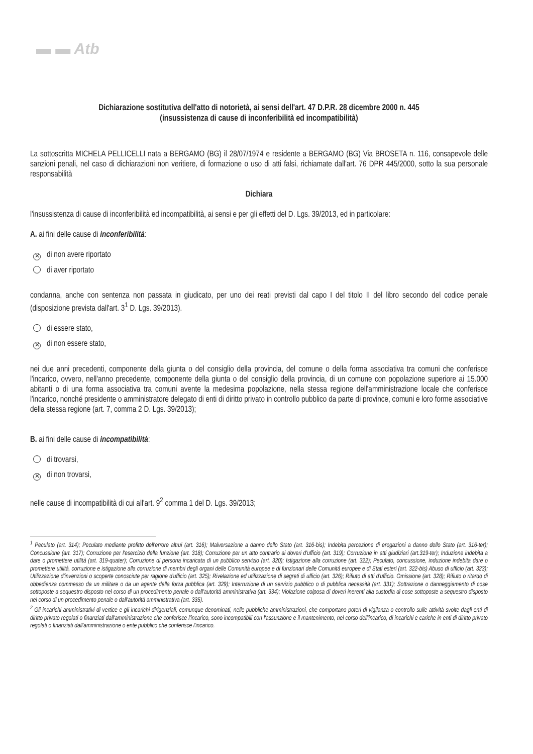▬ ▬ Atb
Dichiarazione sostitutiva dell'atto di notorietà, ai sensi dell'art. 47 D.P.R. 28 dicembre 2000 n. 445
(insussistenza di cause di inconferibilità ed incompatibilità)
La sottoscritta MICHELA PELLICELLI nata a BERGAMO (BG) il 28/07/1974 e residente a BERGAMO (BG) Via BROSETA n. 116, consapevole delle sanzioni penali, nel caso di dichiarazioni non veritiere, di formazione o uso di atti falsi, richiamate dall'art. 76 DPR 445/2000, sotto la sua personale responsabilità
Dichiara
l'insussistenza di cause di inconferibilità ed incompatibilità, ai sensi e per gli effetti del D. Lgs. 39/2013, ed in particolare:
A. ai fini delle cause di inconferibilità:
✕ di non avere riportato
di aver riportato
condanna, anche con sentenza non passata in giudicato, per uno dei reati previsti dal capo I del titolo II del libro secondo del codice penale (disposizione prevista dall'art. 3<sup>1</sup> D. Lgs. 39/2013).
di essere stato,
✕ di non essere stato,
nei due anni precedenti, componente della giunta o del consiglio della provincia, del comune o della forma associativa tra comuni che conferisce l'incarico, ovvero, nell'anno precedente, componente della giunta o del consiglio della provincia, di un comune con popolazione superiore ai 15.000 abitanti o di una forma associativa tra comuni avente la medesima popolazione, nella stessa regione dell'amministrazione locale che conferisce l'incarico, nonché presidente o amministratore delegato di enti di diritto privato in controllo pubblico da parte di province, comuni e loro forme associative della stessa regione (art. 7, comma 2 D. Lgs. 39/2013);
B. ai fini delle cause di incompatibilità:
di trovarsi,
✕ di non trovarsi,
nelle cause di incompatibilità di cui all'art. 9<sup>2</sup> comma 1 del D. Lgs. 39/2013;
<sup>1</sup> Peculato (art. 314); Peculato mediante profitto dell'errore altrui (art. 316); Malversazione a danno dello Stato (art. 316-bis); Indebita percezione di erogazioni a danno dello Stato (art. 316-ter); Concussione (art. 317); Corruzione per l'esercizio della funzione (art. 318); Corruzione per un atto contrario ai doveri d'ufficio (art. 319); Corruzione in atti giudiziari (art.319-ter); Induzione indebita a dare o promettere utilità (art. 319-quater); Corruzione di persona incaricata di un pubblico servizio (art. 320); Istigazione alla corruzione (art. 322); Peculato, concussione, induzione indebita dare o promettere utilità, corruzione e istigazione alla corruzione di membri degli organi delle Comunità europee e di funzionari delle Comunità europee e di Stati esteri (art. 322-bis) Abuso di ufficio (art. 323); Utilizzazione d'invenzioni o scoperte conosciute per ragione d'ufficio (art. 325); Rivelazione ed utilizzazione di segreti di ufficio (art. 326); Rifiuto di atti d'ufficio. Omissione (art. 328); Rifiuto o ritardo di obbedienza commesso da un militare o da un agente della forza pubblica (art. 329); Interruzione di un servizio pubblico o di pubblica necessità (art. 331); Sottrazione o danneggiamento di cose sottoposte a sequestro disposto nel corso di un procedimento penale o dall'autorità amministrativa (art. 334); Violazione colposa di doveri inerenti alla custodia di cose sottoposte a sequestro disposto nel corso di un procedimento penale o dall'autorità amministrativa (art. 335).
<sup>2</sup> Gli incarichi amministrativi di vertice e gli incarichi dirigenziali, comunque denominati, nelle pubbliche amministrazioni, che comportano poteri di vigilanza o controllo sulle attività svolte dagli enti di diritto privato regolati o finanziati dall'amministrazione che conferisce l'incarico, sono incompatibili con l'assunzione e il mantenimento, nel corso dell'incarico, di incarichi e cariche in enti di diritto privato regolati o finanziati dall'amministrazione o ente pubblico che conferisce l'incarico.